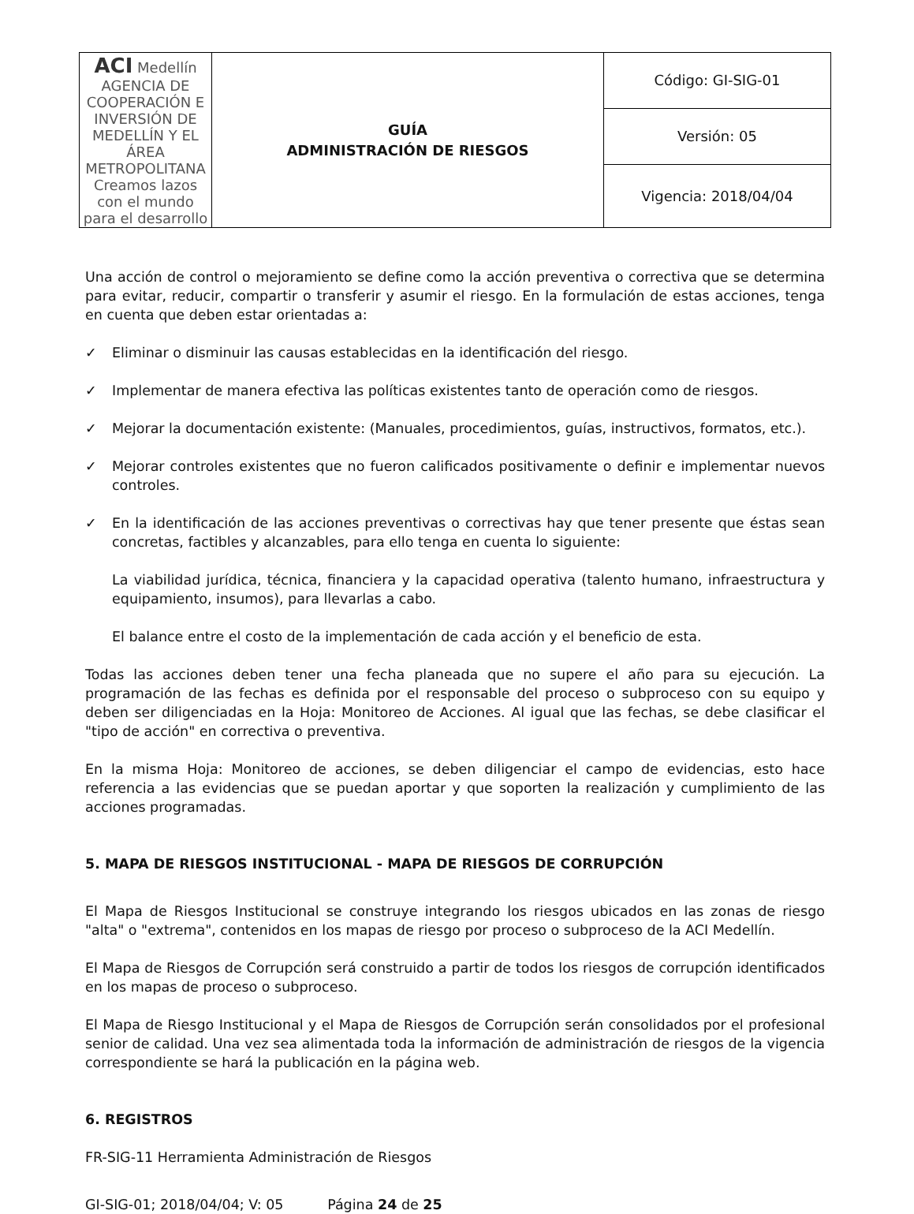| ACI Medellín AGENCIA DE COOPERACIÓN E INVERSIÓN DE MEDELLÍN Y EL ÁREA METROPOLITANA Creamos lazos con el mundo para el desarrollo | GUÍA ADMINISTRACIÓN DE RIESGOS | Código: GI-SIG-01 |
| | | Versión: 05 |
| | | Vigencia: 2018/04/04 |
Una acción de control o mejoramiento se define como la acción preventiva o correctiva que se determina para evitar, reducir, compartir o transferir y asumir el riesgo. En la formulación de estas acciones, tenga en cuenta que deben estar orientadas a:
✓ Eliminar o disminuir las causas establecidas en la identificación del riesgo.
✓ Implementar de manera efectiva las políticas existentes tanto de operación como de riesgos.
✓ Mejorar la documentación existente: (Manuales, procedimientos, guías, instructivos, formatos, etc.).
✓ Mejorar controles existentes que no fueron calificados positivamente o definir e implementar nuevos controles.
✓ En la identificación de las acciones preventivas o correctivas hay que tener presente que éstas sean concretas, factibles y alcanzables, para ello tenga en cuenta lo siguiente:
La viabilidad jurídica, técnica, financiera y la capacidad operativa (talento humano, infraestructura y equipamiento, insumos), para llevarlas a cabo.
El balance entre el costo de la implementación de cada acción y el beneficio de esta.
Todas las acciones deben tener una fecha planeada que no supere el año para su ejecución. La programación de las fechas es definida por el responsable del proceso o subproceso con su equipo y deben ser diligenciadas en la Hoja: Monitoreo de Acciones. Al igual que las fechas, se debe clasificar el "tipo de acción" en correctiva o preventiva.
En la misma Hoja: Monitoreo de acciones, se deben diligenciar el campo de evidencias, esto hace referencia a las evidencias que se puedan aportar y que soporten la realización y cumplimiento de las acciones programadas.
5. MAPA DE RIESGOS INSTITUCIONAL - MAPA DE RIESGOS DE CORRUPCIÓN
El Mapa de Riesgos Institucional se construye integrando los riesgos ubicados en las zonas de riesgo "alta" o "extrema", contenidos en los mapas de riesgo por proceso o subproceso de la ACI Medellín.
El Mapa de Riesgos de Corrupción será construido a partir de todos los riesgos de corrupción identificados en los mapas de proceso o subproceso.
El Mapa de Riesgo Institucional y el Mapa de Riesgos de Corrupción serán consolidados por el profesional senior de calidad. Una vez sea alimentada toda la información de administración de riesgos de la vigencia correspondiente se hará la publicación en la página web.
6. REGISTROS
FR-SIG-11 Herramienta Administración de Riesgos
GI-SIG-01; 2018/04/04; V: 05 Página 24 de 25